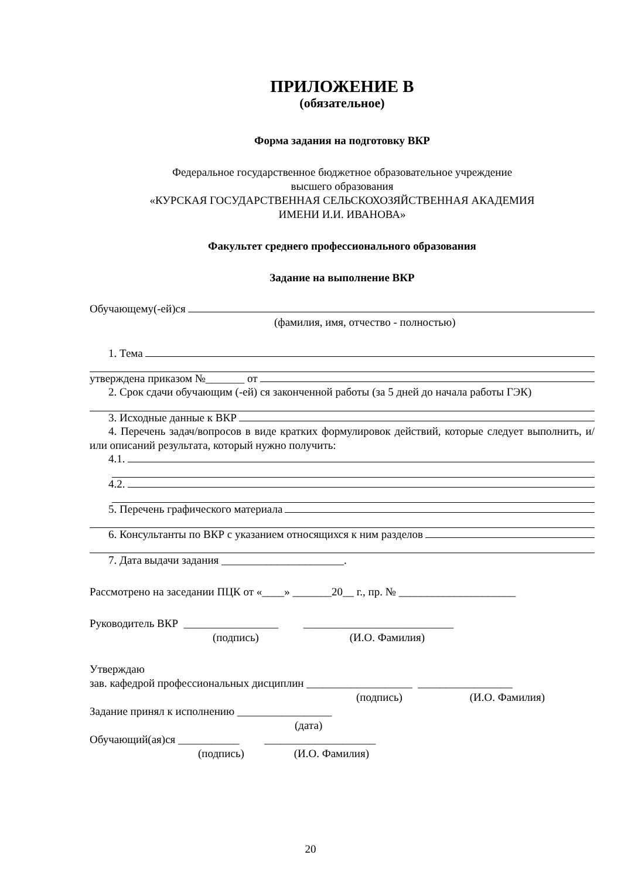ПРИЛОЖЕНИЕ В
(обязательное)
Форма задания на подготовку ВКР
Федеральное государственное бюджетное образовательное учреждение
высшего образования
«КУРСКАЯ ГОСУДАРСТВЕННАЯ СЕЛЬСКОХОЗЯЙСТВЕННАЯ АКАДЕМИЯ
ИМЕНИ И.И. ИВАНОВА»
Факультет среднего профессионального образования
Задание на выполнение ВКР
Обучающему(-ей)ся
(фамилия, имя, отчество - полностью)
1. Тема
утверждена приказом №_______ от
2. Срок сдачи обучающим (-ей) ся законченной работы (за 5 дней до начала работы ГЭК)
3. Исходные данные к ВКР
4. Перечень задач/вопросов в виде кратких формулировок действий, которые следует выполнить, и/или описаний результата, который нужно получить:
4.1.
4.2.
5. Перечень графического материала
6. Консультанты по ВКР с указанием относящихся к ним разделов
7. Дата выдачи задания ______________________.
Рассмотрено на заседании ПЦК от «____» _______20__ г., пр. № _____________________
Руководитель ВКР _________________ ___________________________
(подпись) (И.О. Фамилия)
Утверждаю
зав. кафедрой профессиональных дисциплин ___________________ _________________
(подпись) (И.О. Фамилия)
Задание принял к исполнению _________________
(дата)
Обучающий(ая)ся ___________ ____________________
(подпись) (И.О. Фамилия)
20